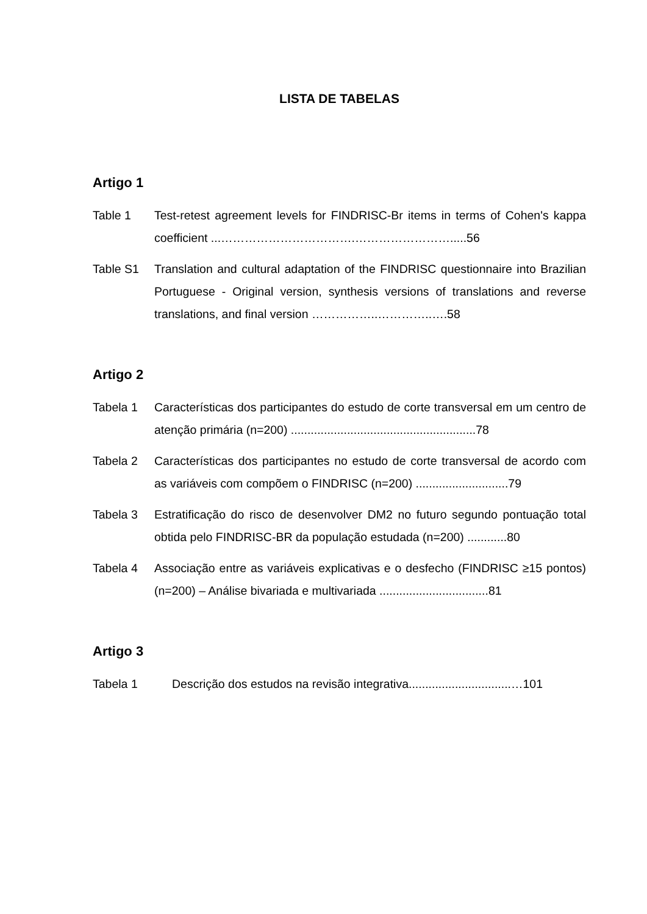LISTA DE TABELAS
Artigo 1
Table 1 Test-retest agreement levels for FINDRISC-Br items in terms of Cohen's kappa coefficient ...…………………………….…………………….....56
Table S1 Translation and cultural adaptation of the FINDRISC questionnaire into Brazilian Portuguese - Original version, synthesis versions of translations and reverse translations, and final version ……………..…………..….58
Artigo 2
Tabela 1 Características dos participantes do estudo de corte transversal em um centro de atenção primária (n=200) ........................................................78
Tabela 2 Características dos participantes no estudo de corte transversal de acordo com as variáveis com compõem o FINDRISC (n=200) ............................79
Tabela 3 Estratificação do risco de desenvolver DM2 no futuro segundo pontuação total obtida pelo FINDRISC-BR da população estudada (n=200) ............80
Tabela 4 Associação entre as variáveis explicativas e o desfecho (FINDRISC ≥15 pontos) (n=200) – Análise bivariada e multivariada .................................81
Artigo 3
Tabela 1 Descrição dos estudos na revisão integrativa...............................…101